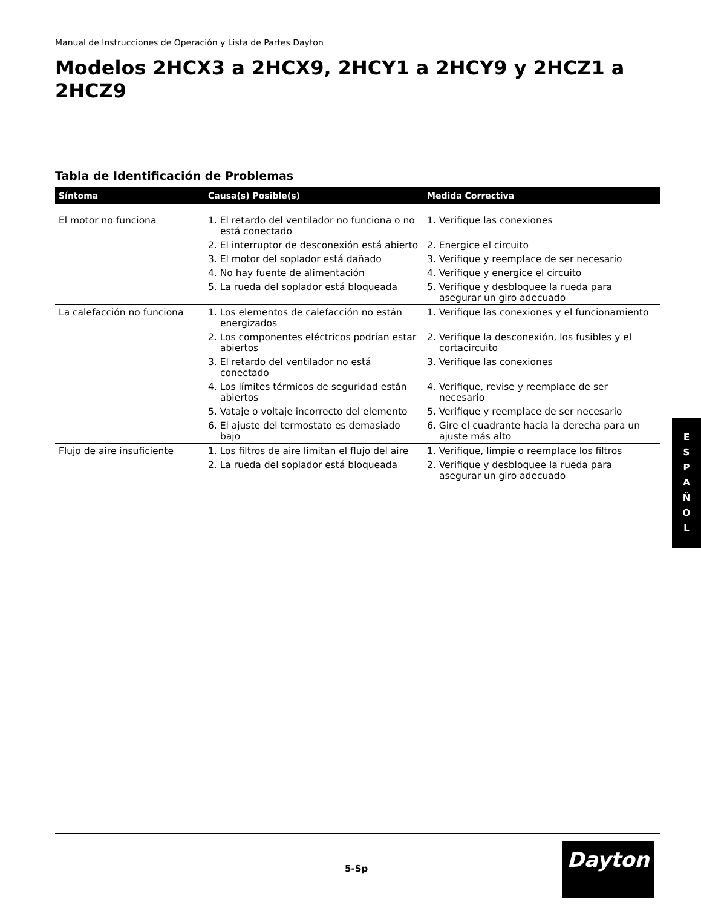Manual de Instrucciones de Operación y Lista de Partes Dayton
Modelos 2HCX3 a 2HCX9, 2HCY1 a 2HCY9 y 2HCZ1 a 2HCZ9
Tabla de Identificación de Problemas
| Síntoma | Causa(s) Posible(s) | Medida Correctiva |
| --- | --- | --- |
| El motor no funciona | 1. El retardo del ventilador no funciona o no está conectado | 1. Verifique las conexiones |
| | 2. El interruptor de desconexión está abierto | 2. Energice el circuito |
| | 3. El motor del soplador está dañado | 3. Verifique y reemplace de ser necesario |
| | 4. No hay fuente de alimentación | 4. Verifique y energice el circuito |
| | 5. La rueda del soplador está bloqueada | 5. Verifique y desbloquee la rueda para asegurar un giro adecuado |
| La calefacción no funciona | 1. Los elementos de calefacción no están energizados | 1. Verifique las conexiones y el funcionamiento |
| | 2. Los componentes eléctricos podrían estar abiertos | 2. Verifique la desconexión, los fusibles y el cortacircuito |
| | 3. El retardo del ventilador no está conectado | 3. Verifique las conexiones |
| | 4. Los límites térmicos de seguridad están abiertos | 4. Verifique, revise y reemplace de ser necesario |
| | 5. Vataje o voltaje incorrecto del elemento | 5. Verifique y reemplace de ser necesario |
| | 6. El ajuste del termostato es demasiado bajo | 6. Gire el cuadrante hacia la derecha para un ajuste más alto |
| Flujo de aire insuficiente | 1. Los filtros de aire limitan el flujo del aire | 1. Verifique, limpie o reemplace los filtros |
| | 2. La rueda del soplador está bloqueada | 2. Verifique y desbloquee la rueda para asegurar un giro adecuado |
E
S
P
A
Ñ
O
L
5-Sp
Dayton